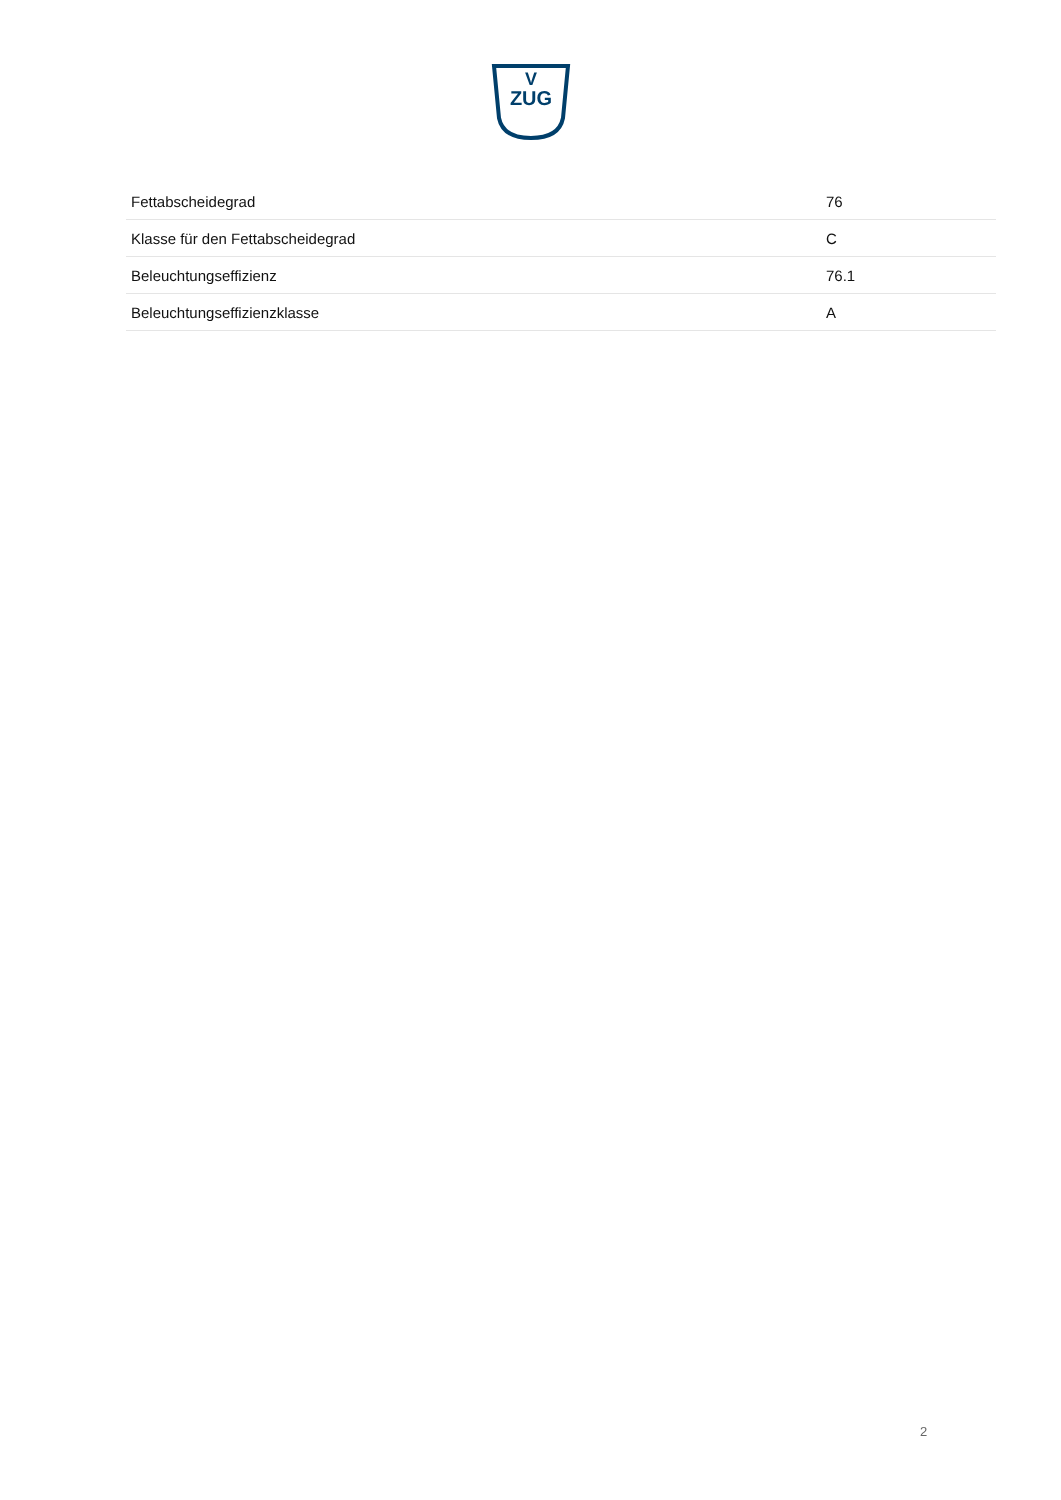V
ZUG
| Fettabscheidegrad | 76 |
| Klasse für den Fettabscheidegrad | C |
| Beleuchtungseffizienz | 76.1 |
| Beleuchtungseffizienzklasse | A |
2